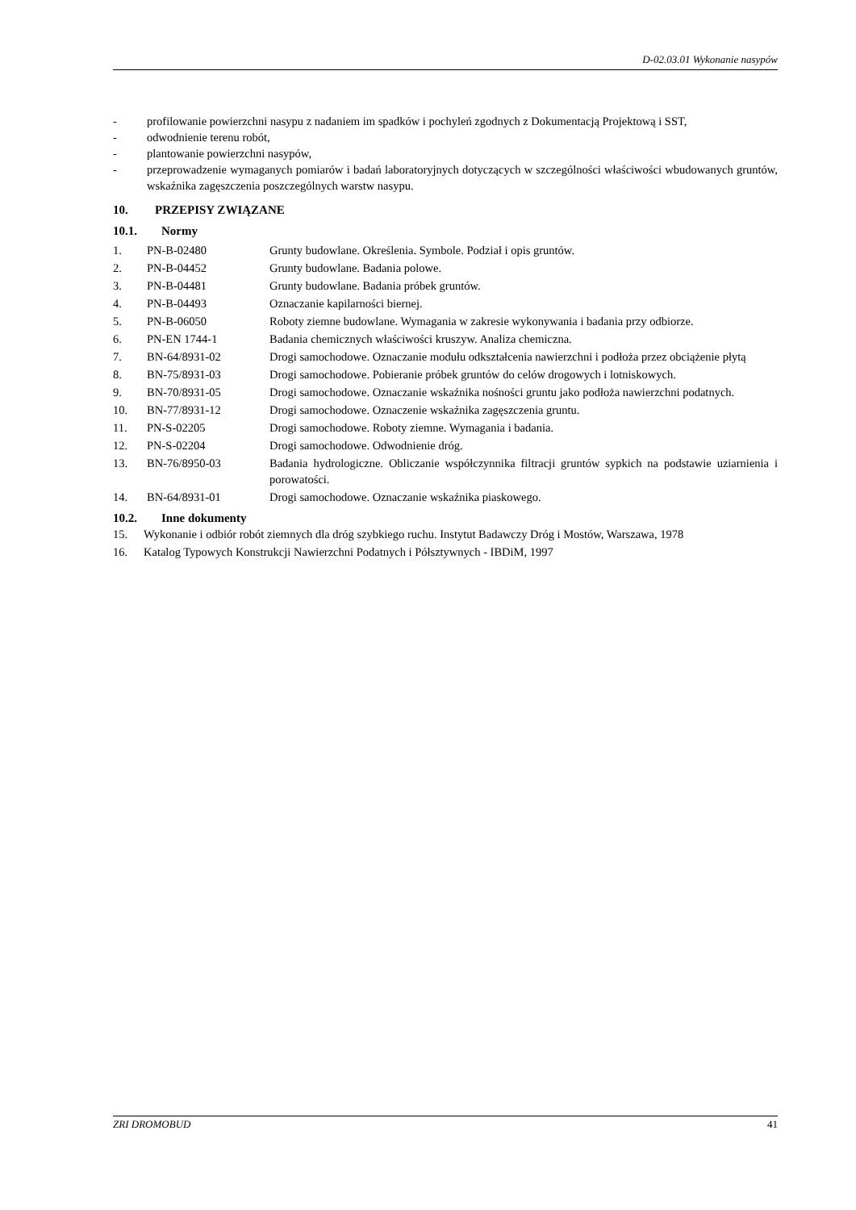D-02.03.01 Wykonanie nasypów
- profilowanie powierzchni nasypu z nadaniem im spadków i pochyleń zgodnych z Dokumentacją Projektową i SST,
- odwodnienie terenu robót,
- plantowanie powierzchni nasypów,
- przeprowadzenie wymaganych pomiarów i badań laboratoryjnych dotyczących w szczególności właściwości wbudowanych gruntów, wskaźnika zagęszczenia poszczególnych warstw nasypu.
10. PRZEPISY ZWIĄZANE
10.1. Normy
1. PN-B-02480 Grunty budowlane. Określenia. Symbole. Podział i opis gruntów.
2. PN-B-04452 Grunty budowlane. Badania polowe.
3. PN-B-04481 Grunty budowlane. Badania próbek gruntów.
4. PN-B-04493 Oznaczanie kapilarności biernej.
5. PN-B-06050 Roboty ziemne budowlane. Wymagania w zakresie wykonywania i badania przy odbiorze.
6. PN-EN 1744-1 Badania chemicznych właściwości kruszyw. Analiza chemiczna.
7. BN-64/8931-02 Drogi samochodowe. Oznaczanie modułu odkształcenia nawierzchni i podłoża przez obciążenie płytą
8. BN-75/8931-03 Drogi samochodowe. Pobieranie próbek gruntów do celów drogowych i lotniskowych.
9. BN-70/8931-05 Drogi samochodowe. Oznaczanie wskaźnika nośności gruntu jako podłoża nawierzchni podatnych.
10. BN-77/8931-12 Drogi samochodowe. Oznaczenie wskaźnika zagęszczenia gruntu.
11. PN-S-02205 Drogi samochodowe. Roboty ziemne. Wymagania i badania.
12. PN-S-02204 Drogi samochodowe. Odwodnienie dróg.
13. BN-76/8950-03 Badania hydrologiczne. Obliczanie współczynnika filtracji gruntów sypkich na podstawie uziarnienia i porowatości.
14. BN-64/8931-01 Drogi samochodowe. Oznaczanie wskaźnika piaskowego.
10.2. Inne dokumenty
15. Wykonanie i odbiór robót ziemnych dla dróg szybkiego ruchu. Instytut Badawczy Dróg i Mostów, Warszawa, 1978
16. Katalog Typowych Konstrukcji Nawierzchni Podatnych i Półsztywnych - IBDiM, 1997
ZRI DROMOBUD 41